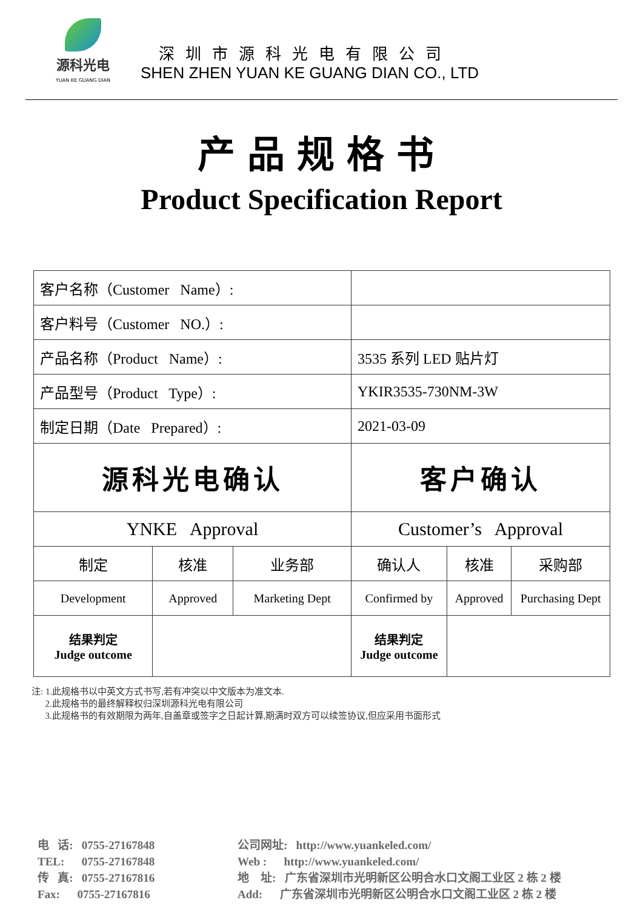源科光电
YUAN KE GUANG DIAN
深圳市源科光电有限公司
SHEN ZHEN YUAN KE GUANG DIAN CO., LTD
产品规格书
Product Specification Report
| 客户名称（Customer Name）: | | | | | |
| 客户料号（Customer NO.）: | | | | | |
| 产品名称（Product Name）: | | | 3535 系列 LED 贴片灯 | | |
| 产品型号（Product Type）: | | | YKIR3535-730NM-3W | | |
| 制定日期（Date Prepared）: | | | 2021-03-09 | | |
| 源科光电确认 | | | 客户确认 | | |
| YNKE Approval | | | Customer’s Approval | | |
| 制定 | 核准 | 业务部 | 确认人 | 核准 | 采购部 |
| Development | Approved | Marketing Dept | Confirmed by | Approved | Purchasing Dept |
| 结果判定 Judge outcome | | | 结果判定 Judge outcome | | |
注: 1.此规格书以中英文方式书写,若有冲突以中文版本为准文本.
2.此规格书的最终解释权归深圳源科光电有限公司
3.此规格书的有效期限为两年,自盖章或签字之日起计算,期满时双方可以续签协议,但应采用书面形式
电 话: 0755-27167848
TEL: 0755-27167848
传 真: 0755-27167816
Fax: 0755-27167816
公司网址: http://www.yuankeled.com/
Web : http://www.yuankeled.com/
地 址: 广东省深圳市光明新区公明合水口文阁工业区 2 栋 2 楼
Add: 广东省深圳市光明新区公明合水口文阁工业区 2 栋 2 楼